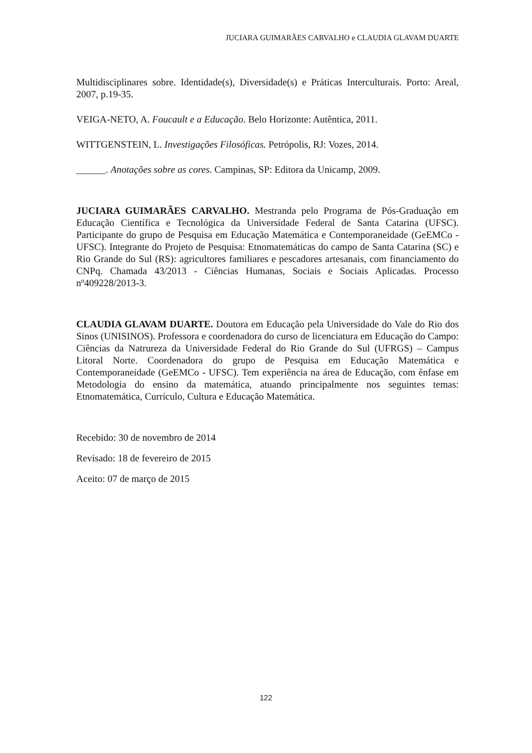JUCIARA GUIMARÃES CARVALHO e CLAUDIA GLAVAM DUARTE
Multidisciplinares sobre. Identidade(s), Diversidade(s) e Práticas Interculturais. Porto: Areal, 2007, p.19-35.
VEIGA-NETO, A. Foucault e a Educação. Belo Horizonte: Autêntica, 2011.
WITTGENSTEIN, L. Investigações Filosóficas. Petrópolis, RJ: Vozes, 2014.
______. Anotações sobre as cores. Campinas, SP: Editora da Unicamp, 2009.
JUCIARA GUIMARÃES CARVALHO. Mestranda pelo Programa de Pós-Graduação em Educação Científica e Tecnológica da Universidade Federal de Santa Catarina (UFSC). Participante do grupo de Pesquisa em Educação Matemática e Contemporaneidade (GeEMCo - UFSC). Integrante do Projeto de Pesquisa: Etnomatemáticas do campo de Santa Catarina (SC) e Rio Grande do Sul (RS): agricultores familiares e pescadores artesanais, com financiamento do CNPq. Chamada 43/2013 - Ciências Humanas, Sociais e Sociais Aplicadas. Processo nº409228/2013-3.
CLAUDIA GLAVAM DUARTE. Doutora em Educação pela Universidade do Vale do Rio dos Sinos (UNISINOS). Professora e coordenadora do curso de licenciatura em Educação do Campo: Ciências da Natrureza da Universidade Federal do Rio Grande do Sul (UFRGS) – Campus Litoral Norte. Coordenadora do grupo de Pesquisa em Educação Matemática e Contemporaneidade (GeEMCo - UFSC). Tem experiência na área de Educação, com ênfase em Metodologia do ensino da matemática, atuando principalmente nos seguintes temas: Etnomatemática, Currículo, Cultura e Educação Matemática.
Recebido: 30 de novembro de 2014
Revisado: 18 de fevereiro de 2015
Aceito: 07 de março de 2015
122